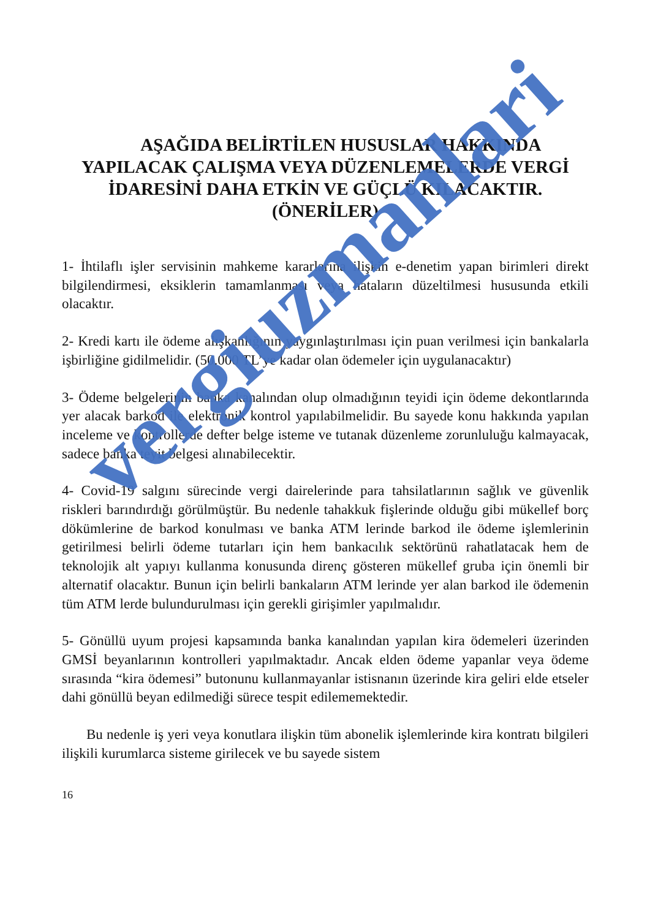AŞAĞIDA BELİRTİLEN HUSUSLAR HAKKINDA YAPILACAK ÇALIŞMA VEYA DÜZENLEMELERDE VERGİ İDARESİNİ DAHA ETKİN VE GÜÇLÜ KILACAKTIR.
(ÖNERİLER)
1- İhtilaflı işler servisinin mahkeme kararlarına ilişkin e-denetim yapan birimleri direkt bilgilendirmesi, eksiklerin tamamlanması veya hataların düzeltilmesi hususunda etkili olacaktır.
2- Kredi kartı ile ödeme alışkanlığının yaygınlaştırılması için puan verilmesi için bankalarla işbirliğine gidilmelidir. (50.000 TL’ye kadar olan ödemeler için uygulanacaktır)
3- Ödeme belgelerinin banka kanalından olup olmadığının teyidi için ödeme dekontlarında yer alacak barkod ile elektronik kontrol yapılabilmelidir. Bu sayede konu hakkında yapılan inceleme ve kontrollerde defter belge isteme ve tutanak düzenleme zorunluluğu kalmayacak, sadece banka teyit belgesi alınabilecektir.
4- Covid-19 salgını sürecinde vergi dairelerinde para tahsilatlarının sağlık ve güvenlik riskleri barındırdığı görülmüştür. Bu nedenle tahakkuk fişlerinde olduğu gibi mükellef borç dökümlerine de barkod konulması ve banka ATM lerinde barkod ile ödeme işlemlerinin getirilmesi belirli ödeme tutarları için hem bankacılık sektörünü rahatlatacak hem de teknolojik alt yapıyı kullanma konusunda direnç gösteren mükellef gruba için önemli bir alternatif olacaktır. Bunun için belirli bankaların ATM lerinde yer alan barkod ile ödemenin tüm ATM lerde bulundurulması için gerekli girişimler yapılmalıdır.
5- Gönüllü uyum projesi kapsamında banka kanalından yapılan kira ödemeleri üzerinden GMSİ beyanlarının kontrolleri yapılmaktadır. Ancak elden ödeme yapanlar veya ödeme sırasında “kira ödemesi” butonunu kullanmayanlar istisnanın üzerinde kira geliri elde etseler dahi gönüllü beyan edilmediği sürece tespit edilememektedir.
Bu nedenle iş yeri veya konutlara ilişkin tüm abonelik işlemlerinde kira kontratı bilgileri ilişkili kurumlarca sisteme girilecek ve bu sayede sistem
16
vergiuzmanlari